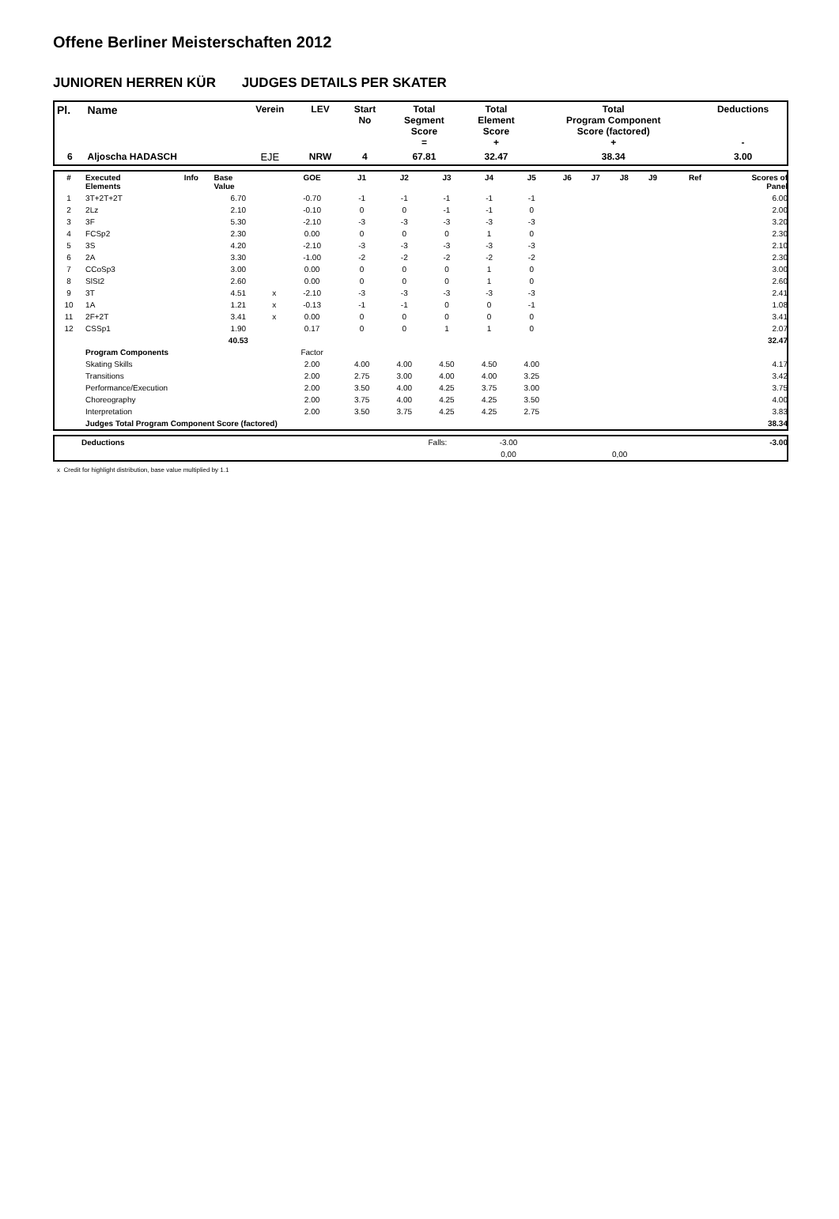Offene Berliner Meisterschaften 2012
JUNIOREN HERREN KÜR JUDGES DETAILS PER SKATER
| Pl. | Name | Verein | LEV | Start No | Total Segment Score = | Total Element Score + | Total Program Component Score (factored) + | Deductions - |
| --- | --- | --- | --- | --- | --- | --- | --- | --- |
| 6 | Aljoscha HADASCH | EJE | NRW | 4 | 67.81 | 32.47 | 38.34 | 3.00 |
| # | Executed Elements | Info | Base Value | | GOE | J1 | J2 | J3 | J4 | J5 | J6 | J7 | J8 | J9 | Ref | Scores of Panel |
| --- | --- | --- | --- | --- | --- | --- | --- | --- | --- | --- | --- | --- | --- | --- | --- | --- |
| 1 | 3T+2T+2T | | 6.70 | | -0.70 | -1 | -1 | -1 | -1 | -1 | | | | | | 6.00 |
| 2 | 2Lz | | 2.10 | | -0.10 | 0 | 0 | -1 | -1 | 0 | | | | | | 2.00 |
| 3 | 3F | | 5.30 | | -2.10 | -3 | -3 | -3 | -3 | -3 | | | | | | 3.20 |
| 4 | FCSp2 | | 2.30 | | 0.00 | 0 | 0 | 0 | 1 | 0 | | | | | | 2.30 |
| 5 | 3S | | 4.20 | | -2.10 | -3 | -3 | -3 | -3 | -3 | | | | | | 2.10 |
| 6 | 2A | | 3.30 | | -1.00 | -2 | -2 | -2 | -2 | -2 | | | | | | 2.30 |
| 7 | CCoSp3 | | 3.00 | | 0.00 | 0 | 0 | 0 | 1 | 0 | | | | | | 3.00 |
| 8 | SlSt2 | | 2.60 | | 0.00 | 0 | 0 | 0 | 1 | 0 | | | | | | 2.60 |
| 9 | 3T | | 4.51 | x | -2.10 | -3 | -3 | -3 | -3 | -3 | | | | | | 2.41 |
| 10 | 1A | | 1.21 | x | -0.13 | -1 | -1 | 0 | 0 | -1 | | | | | | 1.08 |
| 11 | 2F+2T | | 3.41 | x | 0.00 | 0 | 0 | 0 | 0 | 0 | | | | | | 3.41 |
| 12 | CSSp1 | | 1.90 | | 0.17 | 0 | 0 | 1 | 1 | 0 | | | | | | 2.07 |
| | | | 40.53 | | | | | | | | | | | | | 32.47 |
| | Program Components | | | | Factor | | | | | | | | | | | |
| | Skating Skills | | | | 2.00 | 4.00 | 4.00 | 4.50 | 4.50 | 4.00 | | | | | | 4.17 |
| | Transitions | | | | 2.00 | 2.75 | 3.00 | 4.00 | 4.00 | 3.25 | | | | | | 3.42 |
| | Performance/Execution | | | | 2.00 | 3.50 | 4.00 | 4.25 | 3.75 | 3.00 | | | | | | 3.75 |
| | Choreography | | | | 2.00 | 3.75 | 4.00 | 4.25 | 4.25 | 3.50 | | | | | | 4.00 |
| | Interpretation | | | | 2.00 | 3.50 | 3.75 | 4.25 | 4.25 | 2.75 | | | | | | 3.83 |
| | Judges Total Program Component Score (factored) | | | | | | | | | | | | | | | 38.34 |
| | Deductions | Falls: | -3.00 | | -3.00 |
| | | | 0,00 | 0,00 | |
x Credit for highlight distribution, base value multiplied by 1.1